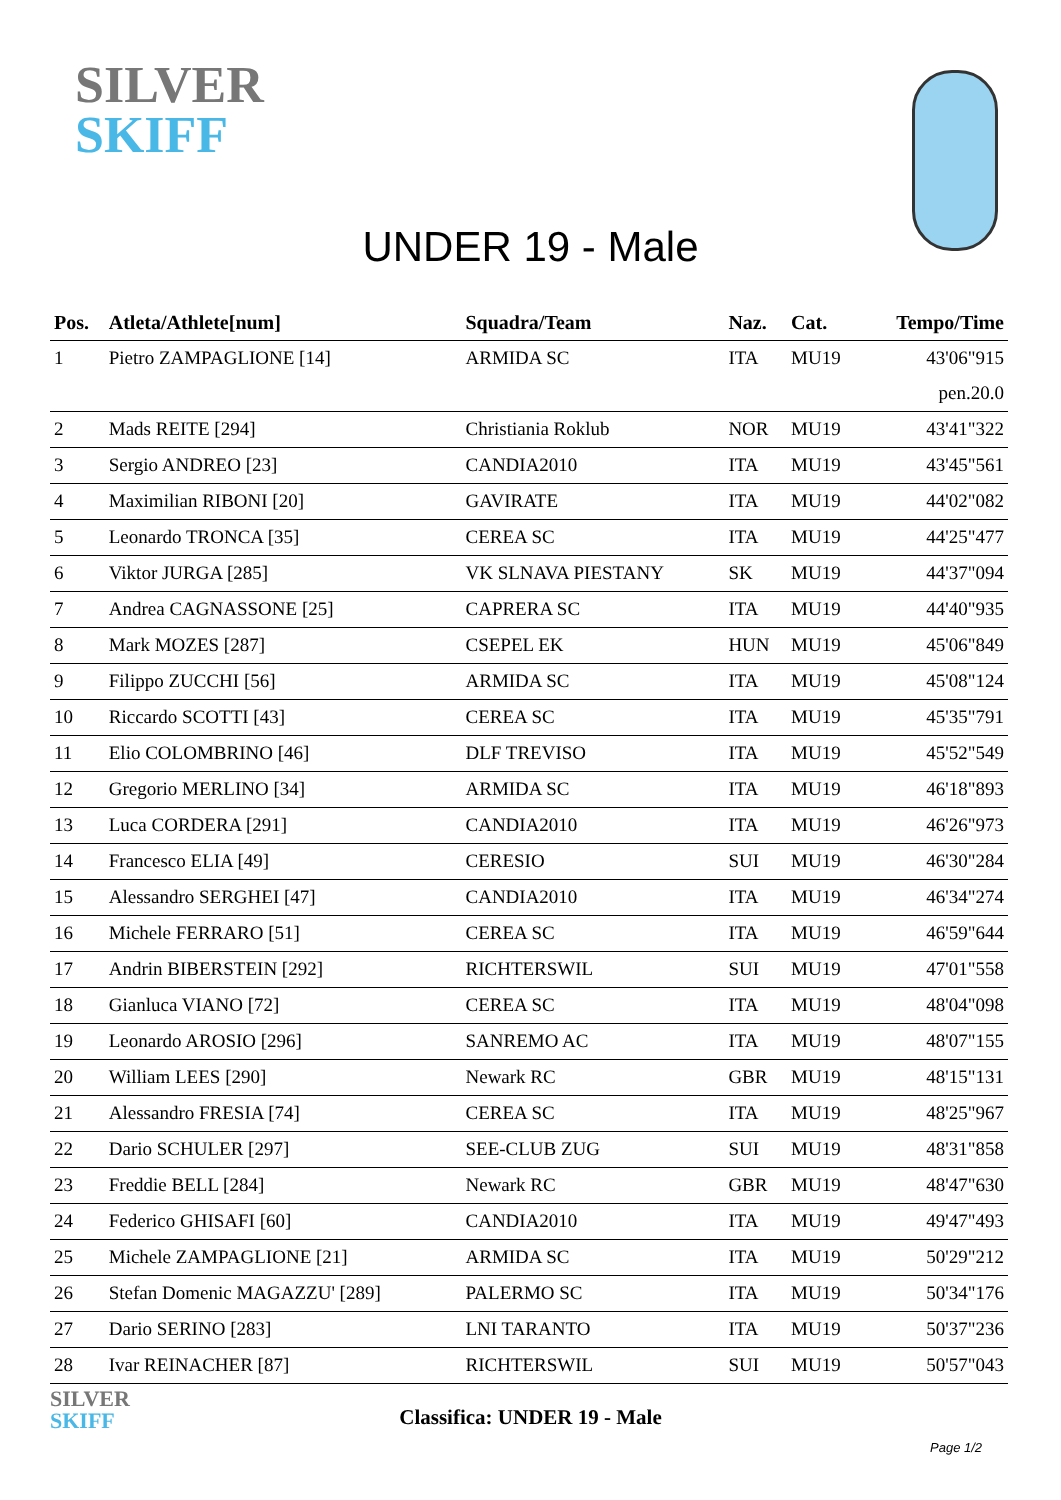SILVER
SKIFF
UNDER 19 - Male
| Pos. | Atleta/Athlete[num] | Squadra/Team | Naz. | Cat. | Tempo/Time |
| --- | --- | --- | --- | --- | --- |
| 1 | Pietro ZAMPAGLIONE [14] | ARMIDA SC | ITA | MU19 | 43'06"915 |
| | | | | | pen.20.0 |
| 2 | Mads REITE [294] | Christiania Roklub | NOR | MU19 | 43'41"322 |
| 3 | Sergio ANDREO [23] | CANDIA2010 | ITA | MU19 | 43'45"561 |
| 4 | Maximilian RIBONI [20] | GAVIRATE | ITA | MU19 | 44'02"082 |
| 5 | Leonardo TRONCA [35] | CEREA SC | ITA | MU19 | 44'25"477 |
| 6 | Viktor JURGA [285] | VK SLNAVA PIESTANY | SK | MU19 | 44'37"094 |
| 7 | Andrea CAGNASSONE [25] | CAPRERA SC | ITA | MU19 | 44'40"935 |
| 8 | Mark MOZES [287] | CSEPEL EK | HUN | MU19 | 45'06"849 |
| 9 | Filippo ZUCCHI [56] | ARMIDA SC | ITA | MU19 | 45'08"124 |
| 10 | Riccardo SCOTTI [43] | CEREA SC | ITA | MU19 | 45'35"791 |
| 11 | Elio COLOMBRINO [46] | DLF TREVISO | ITA | MU19 | 45'52"549 |
| 12 | Gregorio MERLINO [34] | ARMIDA SC | ITA | MU19 | 46'18"893 |
| 13 | Luca CORDERA [291] | CANDIA2010 | ITA | MU19 | 46'26"973 |
| 14 | Francesco ELIA [49] | CERESIO | SUI | MU19 | 46'30"284 |
| 15 | Alessandro SERGHEI [47] | CANDIA2010 | ITA | MU19 | 46'34"274 |
| 16 | Michele FERRARO [51] | CEREA SC | ITA | MU19 | 46'59"644 |
| 17 | Andrin BIBERSTEIN [292] | RICHTERSWIL | SUI | MU19 | 47'01"558 |
| 18 | Gianluca VIANO [72] | CEREA SC | ITA | MU19 | 48'04"098 |
| 19 | Leonardo AROSIO [296] | SANREMO AC | ITA | MU19 | 48'07"155 |
| 20 | William LEES [290] | Newark RC | GBR | MU19 | 48'15"131 |
| 21 | Alessandro FRESIA [74] | CEREA SC | ITA | MU19 | 48'25"967 |
| 22 | Dario SCHULER [297] | SEE-CLUB ZUG | SUI | MU19 | 48'31"858 |
| 23 | Freddie BELL [284] | Newark RC | GBR | MU19 | 48'47"630 |
| 24 | Federico GHISAFI [60] | CANDIA2010 | ITA | MU19 | 49'47"493 |
| 25 | Michele ZAMPAGLIONE [21] | ARMIDA SC | ITA | MU19 | 50'29"212 |
| 26 | Stefan Domenic MAGAZZU' [289] | PALERMO SC | ITA | MU19 | 50'34"176 |
| 27 | Dario SERINO [283] | LNI TARANTO | ITA | MU19 | 50'37"236 |
| 28 | Ivar REINACHER [87] | RICHTERSWIL | SUI | MU19 | 50'57"043 |
SILVER
SKIFF
Classifica: UNDER 19 - Male
Page 1/2